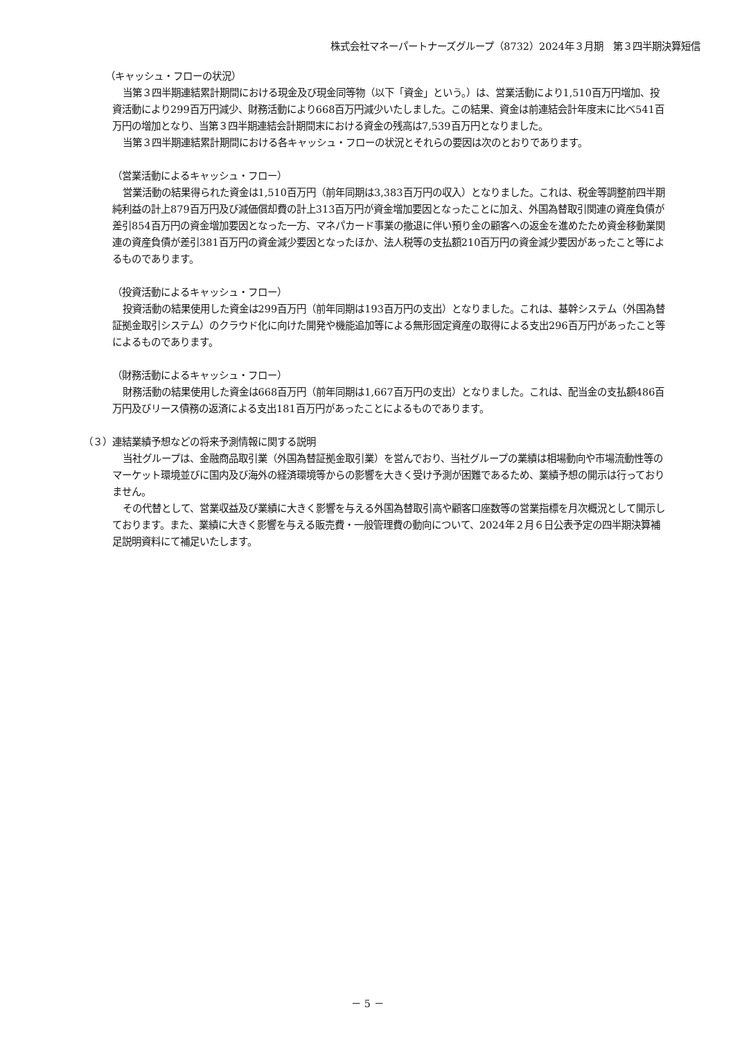株式会社マネーパートナーズグループ（8732）2024年３月期　第３四半期決算短信
（キャッシュ・フローの状況）
当第３四半期連結累計期間における現金及び現金同等物（以下「資金」という。）は、営業活動により1,510百万円増加、投資活動により299百万円減少、財務活動により668百万円減少いたしました。この結果、資金は前連結会計年度末に比べ541百万円の増加となり、当第３四半期連結会計期間末における資金の残高は7,539百万円となりました。
当第３四半期連結累計期間における各キャッシュ・フローの状況とそれらの要因は次のとおりであります。
（営業活動によるキャッシュ・フロー）
営業活動の結果得られた資金は1,510百万円（前年同期は3,383百万円の収入）となりました。これは、税金等調整前四半期純利益の計上879百万円及び減価償却費の計上313百万円が資金増加要因となったことに加え、外国為替取引関連の資産負債が差引854百万円の資金増加要因となった一方、マネパカード事業の撤退に伴い預り金の顧客への返金を進めたため資金移動業関連の資産負債が差引381百万円の資金減少要因となったほか、法人税等の支払額210百万円の資金減少要因があったこと等によるものであります。
（投資活動によるキャッシュ・フロー）
投資活動の結果使用した資金は299百万円（前年同期は193百万円の支出）となりました。これは、基幹システム（外国為替証拠金取引システム）のクラウド化に向けた開発や機能追加等による無形固定資産の取得による支出296百万円があったこと等によるものであります。
（財務活動によるキャッシュ・フロー）
財務活動の結果使用した資金は668百万円（前年同期は1,667百万円の支出）となりました。これは、配当金の支払額486百万円及びリース債務の返済による支出181百万円があったことによるものであります。
（３）連結業績予想などの将来予測情報に関する説明
当社グループは、金融商品取引業（外国為替証拠金取引業）を営んでおり、当社グループの業績は相場動向や市場流動性等のマーケット環境並びに国内及び海外の経済環境等からの影響を大きく受け予測が困難であるため、業績予想の開示は行っておりません。
その代替として、営業収益及び業績に大きく影響を与える外国為替取引高や顧客口座数等の営業指標を月次概況として開示しております。また、業績に大きく影響を与える販売費・一般管理費の動向について、2024年２月６日公表予定の四半期決算補足説明資料にて補足いたします。
－ 5 －